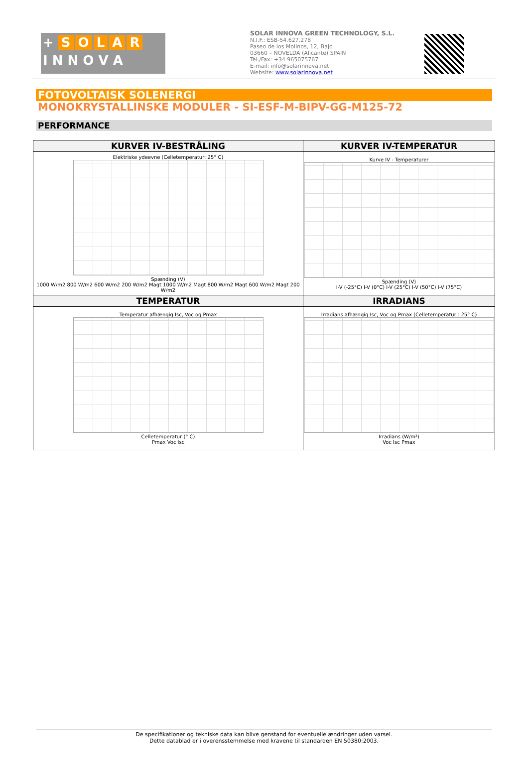+ SOLAR
I N N O V A
SOLAR INNOVA GREEN TECHNOLOGY, S.L.
N.I.F.: ESB-54.627.278
Paseo de los Molinos, 12, Bajo
03660 – NOVELDA (Alicante) SPAIN
Tel./Fax: +34 965075767
E-mail: info@solarinnova.net
Website: www.solarinnova.net
FOTOVOLTAISK SOLENERGI
MONOKRYSTALLINSKE MODULER - SI-ESF-M-BIPV-GG-M125-72
PERFORMANCE
| KURVER IV-BESTRÅLING | KURVER IV-TEMPERATUR |
| --- | --- |
| Elektriske ydeevne (Celletemperatur: 25° C) Spænding (V) 1000 W/m2 800 W/m2 600 W/m2 200 W/m2 Magt 1000 W/m2 Magt 800 W/m2 Magt 600 W/m2 Magt 200 W/m2 | Kurve IV - Temperaturer Spænding (V) I-V (-25°C) I-V (0°C) I-V (25°C) I-V (50°C) I-V (75°C) |
| TEMPERATUR | IRRADIANS |
| Temperatur afhængig Isc, Voc og Pmax Celletemperatur (° C) Pmax Voc Isc | Irradians afhængig Isc, Voc og Pmax (Celletemperatur : 25° C) Irradians (W/m²) Voc Isc Pmax |
De specifikationer og tekniske data kan blive genstand for eventuelle ændringer uden varsel.
Dette datablad er i overensstemmelse med kravene til standarden EN 50380:2003.